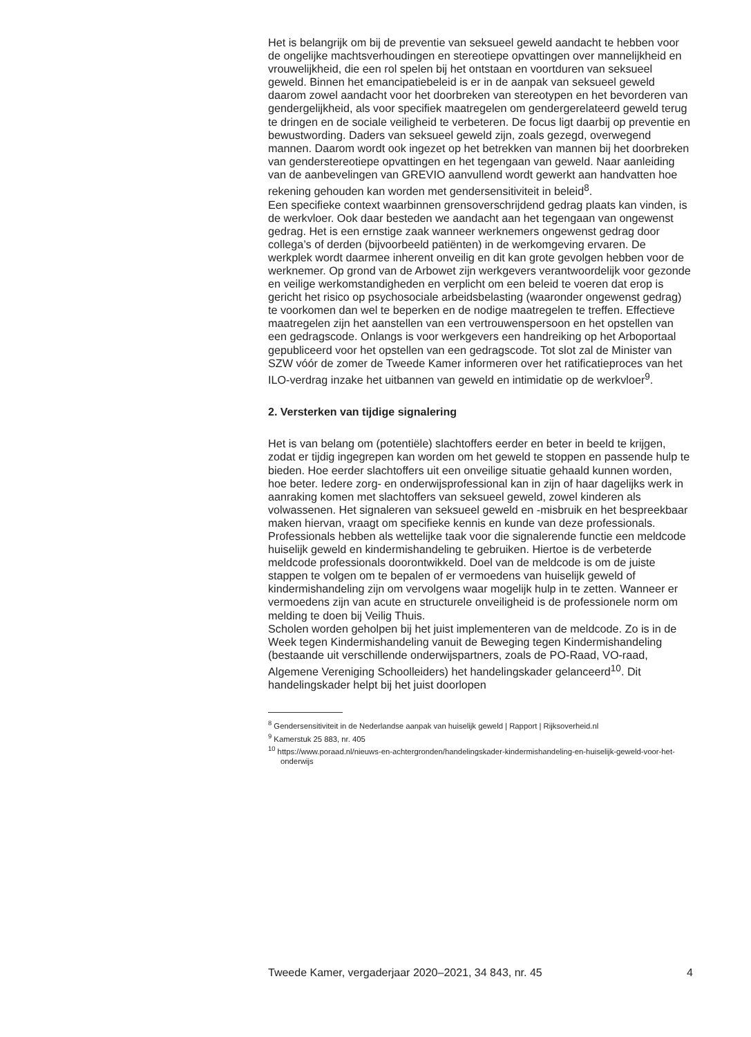Het is belangrijk om bij de preventie van seksueel geweld aandacht te hebben voor de ongelijke machtsverhoudingen en stereotiepe opvattingen over mannelijkheid en vrouwelijkheid, die een rol spelen bij het ontstaan en voortduren van seksueel geweld. Binnen het emancipatiebeleid is er in de aanpak van seksueel geweld daarom zowel aandacht voor het doorbreken van stereotypen en het bevorderen van gendergelijkheid, als voor specifiek maatregelen om gendergerelateerd geweld terug te dringen en de sociale veiligheid te verbeteren. De focus ligt daarbij op preventie en bewustwording. Daders van seksueel geweld zijn, zoals gezegd, overwegend mannen. Daarom wordt ook ingezet op het betrekken van mannen bij het doorbreken van genderstereotiepe opvattingen en het tegengaan van geweld. Naar aanleiding van de aanbevelingen van GREVIO aanvullend wordt gewerkt aan handvatten hoe rekening gehouden kan worden met gendersensitiviteit in beleid<sup>8</sup>.
Een specifieke context waarbinnen grensoverschrijdend gedrag plaats kan vinden, is de werkvloer. Ook daar besteden we aandacht aan het tegengaan van ongewenst gedrag. Het is een ernstige zaak wanneer werknemers ongewenst gedrag door collega’s of derden (bijvoorbeeld patiënten) in de werkomgeving ervaren. De werkplek wordt daarmee inherent onveilig en dit kan grote gevolgen hebben voor de werknemer. Op grond van de Arbowet zijn werkgevers verantwoordelijk voor gezonde en veilige werkomstandigheden en verplicht om een beleid te voeren dat erop is gericht het risico op psychosociale arbeidsbelasting (waaronder ongewenst gedrag) te voorkomen dan wel te beperken en de nodige maatregelen te treffen. Effectieve maatregelen zijn het aanstellen van een vertrouwenspersoon en het opstellen van een gedragscode. Onlangs is voor werkgevers een handreiking op het Arboportaal gepubliceerd voor het opstellen van een gedragscode. Tot slot zal de Minister van SZW vóór de zomer de Tweede Kamer informeren over het ratificatieproces van het ILO-verdrag inzake het uitbannen van geweld en intimidatie op de werkvloer<sup>9</sup>.
2. Versterken van tijdige signalering
Het is van belang om (potentiële) slachtoffers eerder en beter in beeld te krijgen, zodat er tijdig ingegrepen kan worden om het geweld te stoppen en passende hulp te bieden. Hoe eerder slachtoffers uit een onveilige situatie gehaald kunnen worden, hoe beter. Iedere zorg- en onderwijsprofessional kan in zijn of haar dagelijks werk in aanraking komen met slachtoffers van seksueel geweld, zowel kinderen als volwassenen. Het signaleren van seksueel geweld en -misbruik en het bespreekbaar maken hiervan, vraagt om specifieke kennis en kunde van deze professionals. Professionals hebben als wettelijke taak voor die signalerende functie een meldcode huiselijk geweld en kindermishandeling te gebruiken. Hiertoe is de verbeterde meldcode professionals doorontwikkeld. Doel van de meldcode is om de juiste stappen te volgen om te bepalen of er vermoedens van huiselijk geweld of kindermishandeling zijn om vervolgens waar mogelijk hulp in te zetten. Wanneer er vermoedens zijn van acute en structurele onveiligheid is de professionele norm om melding te doen bij Veilig Thuis.
Scholen worden geholpen bij het juist implementeren van de meldcode. Zo is in de Week tegen Kindermishandeling vanuit de Beweging tegen Kindermishandeling (bestaande uit verschillende onderwijspartners, zoals de PO-Raad, VO-raad, Algemene Vereniging Schoolleiders) het handelingskader gelanceerd<sup>10</sup>. Dit handelingskader helpt bij het juist doorlopen
<sup>8</sup> Gendersensitiviteit in de Nederlandse aanpak van huiselijk geweld | Rapport | Rijksoverheid.nl
<sup>9</sup> Kamerstuk 25 883, nr. 405
<sup>10</sup> https://www.poraad.nl/nieuws-en-achtergronden/handelingskader-kindermishandeling-en-huiselijk-geweld-voor-het-onderwijs
Tweede Kamer, vergaderjaar 2020–2021, 34 843, nr. 45 4